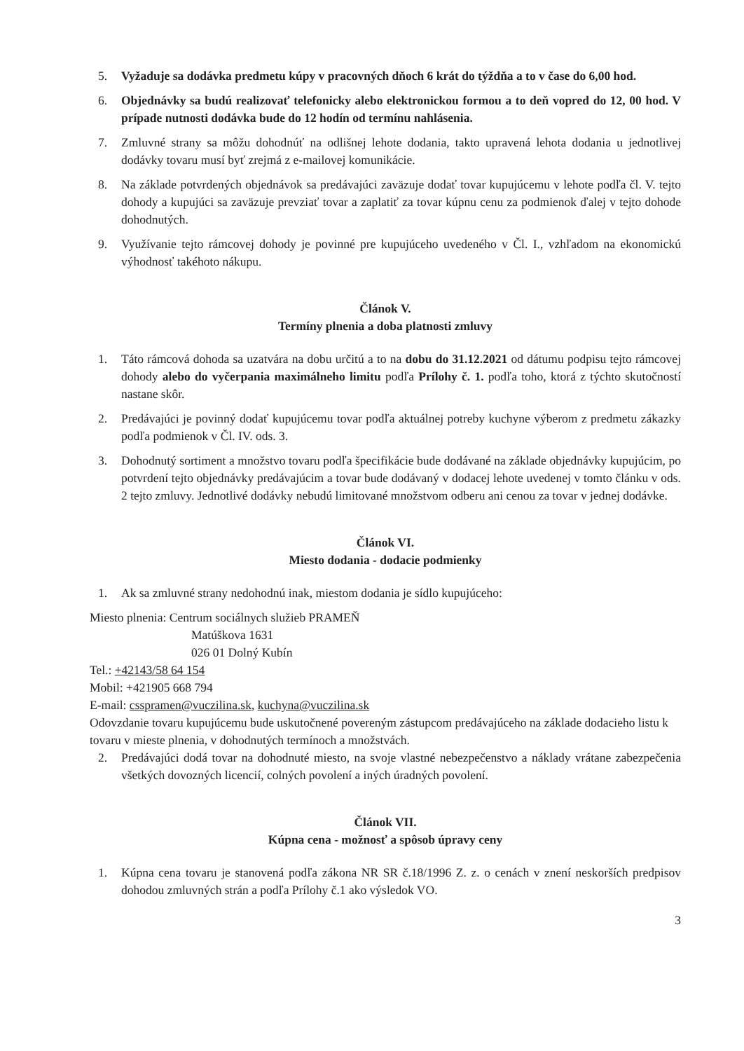5. Vyžaduje sa dodávka predmetu kúpy v pracovných dňoch 6 krát do týždňa a to v čase do 6,00 hod.
6. Objednávky sa budú realizovať telefonicky alebo elektronickou formou a to deň vopred do 12, 00 hod. V prípade nutnosti dodávka bude do 12 hodín od termínu nahlásenia.
7. Zmluvné strany sa môžu dohodnúť na odlišnej lehote dodania, takto upravená lehota dodania u jednotlivej dodávky tovaru musí byť zrejmá z e-mailovej komunikácie.
8. Na základe potvrdených objednávok sa predávajúci zaväzuje dodať tovar kupujúcemu v lehote podľa čl. V. tejto dohody a kupujúci sa zaväzuje prevziať tovar a zaplatiť za tovar kúpnu cenu za podmienok ďalej v tejto dohode dohodnutých.
9. Využívanie tejto rámcovej dohody je povinné pre kupujúceho uvedeného v Čl. I., vzhľadom na ekonomickú výhodnosť takéhoto nákupu.
Článok V.
Termíny plnenia a doba platnosti zmluvy
1. Táto rámcová dohoda sa uzatvára na dobu určitú a to na dobu do 31.12.2021 od dátumu podpisu tejto rámcovej dohody alebo do vyčerpania maximálneho limitu podľa Prílohy č. 1. podľa toho, ktorá z týchto skutočností nastane skôr.
2. Predávajúci je povinný dodať kupujúcemu tovar podľa aktuálnej potreby kuchyne výberom z predmetu zákazky podľa podmienok v Čl. IV. ods. 3.
3. Dohodnutý sortiment a množstvo tovaru podľa špecifikácie bude dodávané na základe objednávky kupujúcim, po potvrdení tejto objednávky predávajúcim a tovar bude dodávaný v dodacej lehote uvedenej v tomto článku v ods. 2 tejto zmluvy. Jednotlivé dodávky nebudú limitované množstvom odberu ani cenou za tovar v jednej dodávke.
Článok VI.
Miesto dodania - dodacie podmienky
1. Ak sa zmluvné strany nedohodnú inak, miestom dodania je sídlo kupujúceho:
Miesto plnenia: Centrum sociálnych služieb PRAMEŇ
Matúškova 1631
026 01 Dolný Kubín
Tel.: +42143/58 64 154
Mobil: +421905 668 794
E-mail: csspramen@vuczilina.sk, kuchyna@vuczilina.sk
Odovzdanie tovaru kupujúcemu bude uskutočnené povereným zástupcom predávajúceho na základe dodacieho listu k tovaru v mieste plnenia, v dohodnutých termínoch a množstvách.
2. Predávajúci dodá tovar na dohodnuté miesto, na svoje vlastné nebezpečenstvo a náklady vrátane zabezpečenia všetkých dovozných licencií, colných povolení a iných úradných povolení.
Článok VII.
Kúpna cena - možnosť a spôsob úpravy ceny
1. Kúpna cena tovaru je stanovená podľa zákona NR SR č.18/1996 Z. z. o cenách v znení neskorších predpisov dohodou zmluvných strán a podľa Prílohy č.1 ako výsledok VO.
3